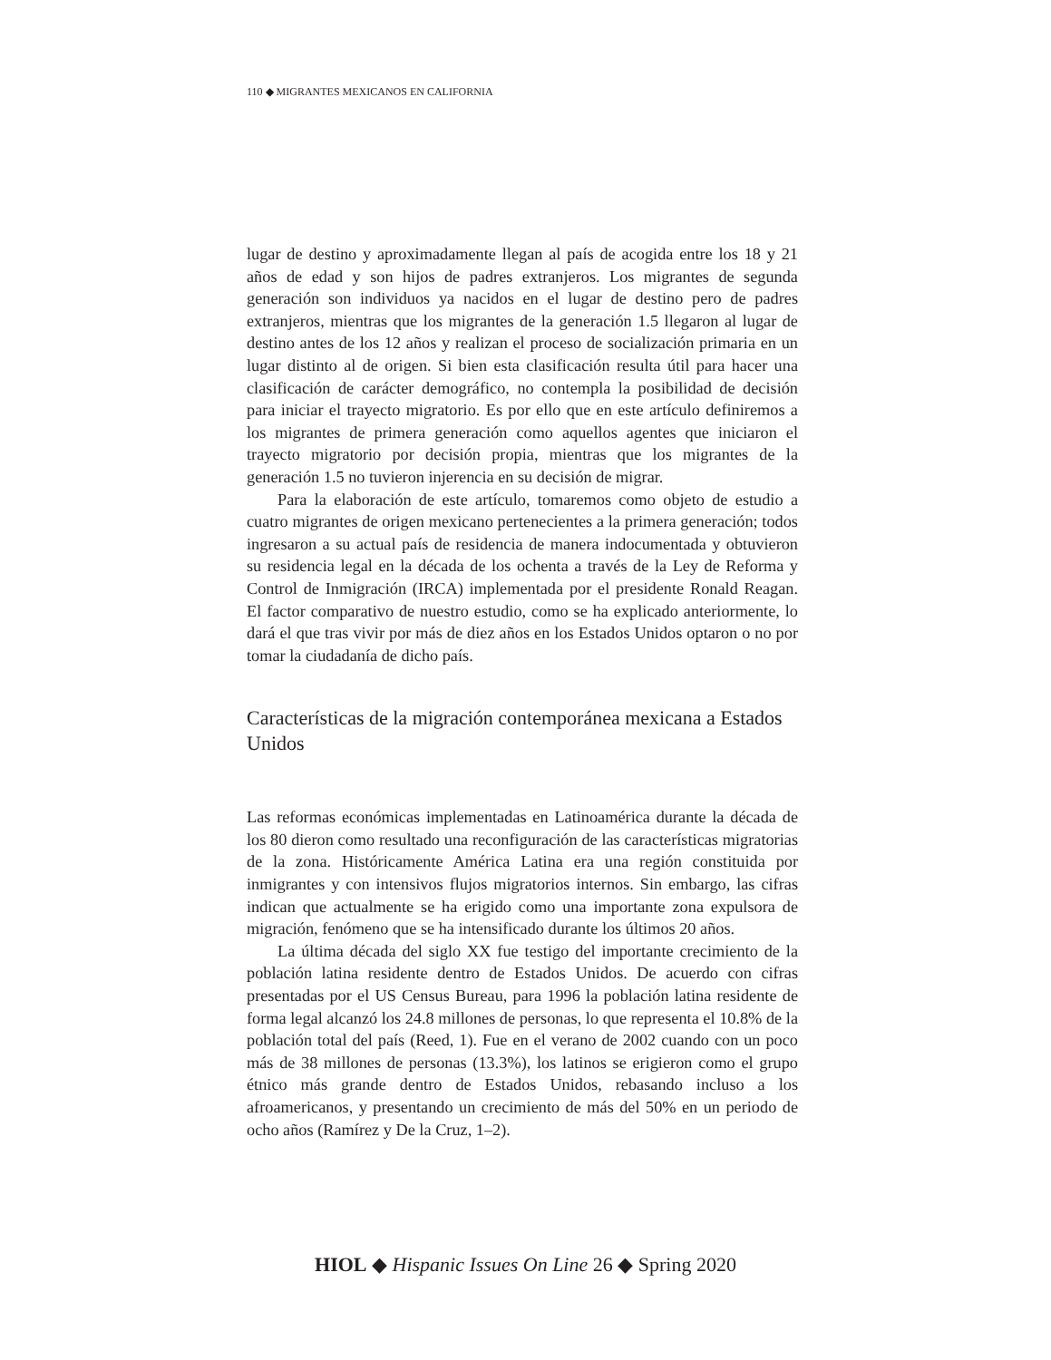110 ◆ MIGRANTES MEXICANOS EN CALIFORNIA
lugar de destino y aproximadamente llegan al país de acogida entre los 18 y 21 años de edad y son hijos de padres extranjeros. Los migrantes de segunda generación son individuos ya nacidos en el lugar de destino pero de padres extranjeros, mientras que los migrantes de la generación 1.5 llegaron al lugar de destino antes de los 12 años y realizan el proceso de socialización primaria en un lugar distinto al de origen. Si bien esta clasificación resulta útil para hacer una clasificación de carácter demográfico, no contempla la posibilidad de decisión para iniciar el trayecto migratorio. Es por ello que en este artículo definiremos a los migrantes de primera generación como aquellos agentes que iniciaron el trayecto migratorio por decisión propia, mientras que los migrantes de la generación 1.5 no tuvieron injerencia en su decisión de migrar.
Para la elaboración de este artículo, tomaremos como objeto de estudio a cuatro migrantes de origen mexicano pertenecientes a la primera generación; todos ingresaron a su actual país de residencia de manera indocumentada y obtuvieron su residencia legal en la década de los ochenta a través de la Ley de Reforma y Control de Inmigración (IRCA) implementada por el presidente Ronald Reagan. El factor comparativo de nuestro estudio, como se ha explicado anteriormente, lo dará el que tras vivir por más de diez años en los Estados Unidos optaron o no por tomar la ciudadanía de dicho país.
Características de la migración contemporánea mexicana a Estados Unidos
Las reformas económicas implementadas en Latinoamérica durante la década de los 80 dieron como resultado una reconfiguración de las características migratorias de la zona. Históricamente América Latina era una región constituida por inmigrantes y con intensivos flujos migratorios internos. Sin embargo, las cifras indican que actualmente se ha erigido como una importante zona expulsora de migración, fenómeno que se ha intensificado durante los últimos 20 años.
La última década del siglo XX fue testigo del importante crecimiento de la población latina residente dentro de Estados Unidos. De acuerdo con cifras presentadas por el US Census Bureau, para 1996 la población latina residente de forma legal alcanzó los 24.8 millones de personas, lo que representa el 10.8% de la población total del país (Reed, 1). Fue en el verano de 2002 cuando con un poco más de 38 millones de personas (13.3%), los latinos se erigieron como el grupo étnico más grande dentro de Estados Unidos, rebasando incluso a los afroamericanos, y presentando un crecimiento de más del 50% en un periodo de ocho años (Ramírez y De la Cruz, 1–2).
HIOL ◆ Hispanic Issues On Line 26 ◆ Spring 2020